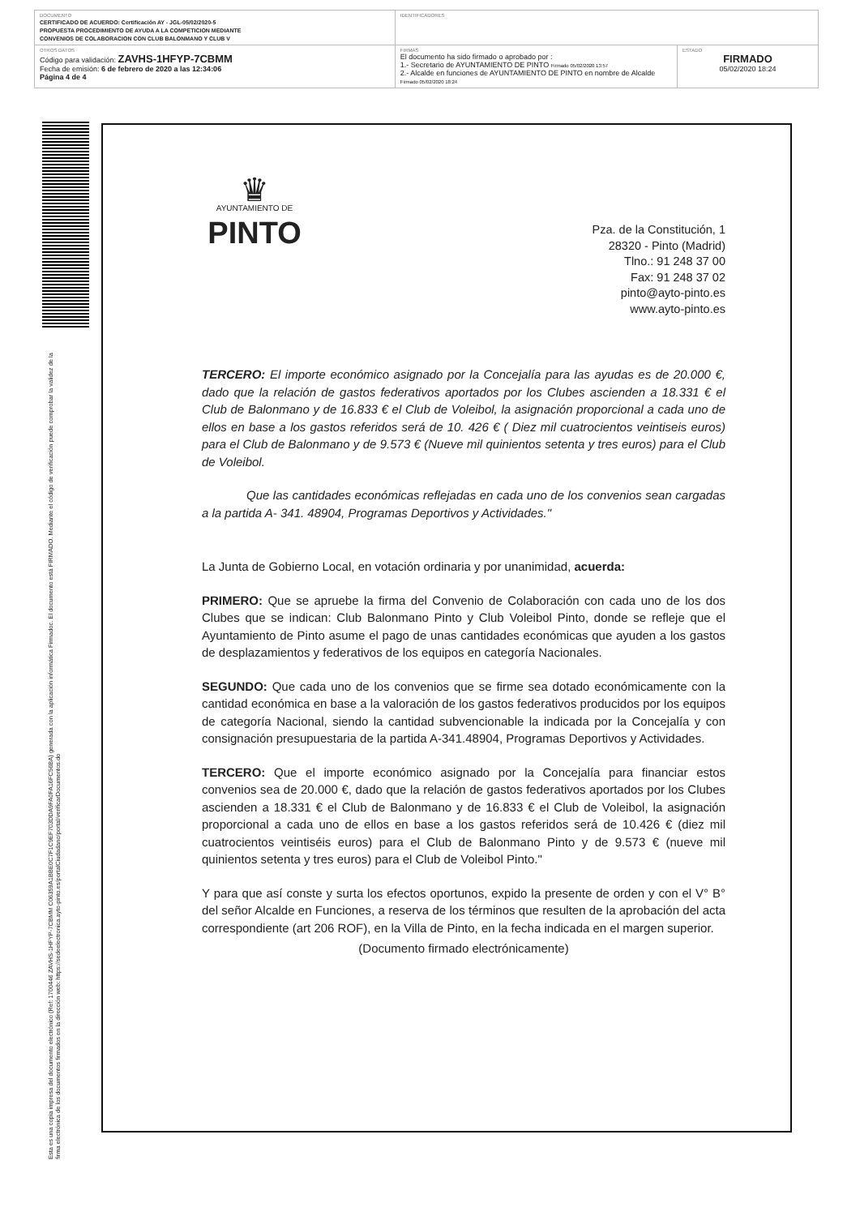| DOCUMENTO CERTIFICADO DE ACUERDO: Certificación AY - JGL-05/02/2020-5 PROPUESTA PROCEDIMIENTO DE AYUDA A LA COMPETICION MEDIANTE CONVENIOS DE COLABORACION CON CLUB BALONMANO Y CLUB V | IDENTIFICADORES | |
| OTROS DATOS Código para validación: ZAVHS-1HFYP-7CBMM Fecha de emisión: 6 de febrero de 2020 a las 12:34:06 Página 4 de 4 | FIRMAS El documento ha sido firmado o aprobado por : 1.- Secretario de AYUNTAMIENTO DE PINTO Firmado 05/02/2020 13:57 2.- Alcalde en funciones de AYUNTAMIENTO DE PINTO en nombre de Alcalde Firmado 05/02/2020 18:24 | ESTADO FIRMADO 05/02/2020 18:24 |
Esta es una copia impresa del documento electrónico (Ref: 1700446 ZAVHS-1HFYP-7CBMM C06359A1BBE0C7F1C9EF703DDA9FA0FA16FC56BA) generada con la aplicación informática Firmadoc. El documento está FIRMADO. Mediante el código de verificación puede comprobar la validez de la firma electrónica de los documentos firmados en la dirección web: https://sedeelectronica.ayto-pinto.es/portalCiudadano/portal/verificarDocumentos.do
♛
AYUNTAMIENTO DE
PINTO
Pza. de la Constitución, 1
28320 - Pinto (Madrid)
Tlno.: 91 248 37 00
Fax: 91 248 37 02
pinto@ayto-pinto.es
www.ayto-pinto.es
TERCERO: El importe económico asignado por la Concejalía para las ayudas es de 20.000 €, dado que la relación de gastos federativos aportados por los Clubes ascienden a 18.331 € el Club de Balonmano y de 16.833 € el Club de Voleibol, la asignación proporcional a cada uno de ellos en base a los gastos referidos será de 10. 426 € ( Diez mil cuatrocientos veintiseis euros) para el Club de Balonmano y de 9.573 € (Nueve mil quinientos setenta y tres euros) para el Club de Voleibol.
Que las cantidades económicas reflejadas en cada uno de los convenios sean cargadas a la partida A- 341. 48904, Programas Deportivos y Actividades."
La Junta de Gobierno Local, en votación ordinaria y por unanimidad, acuerda:
PRIMERO: Que se apruebe la firma del Convenio de Colaboración con cada uno de los dos Clubes que se indican: Club Balonmano Pinto y Club Voleibol Pinto, donde se refleje que el Ayuntamiento de Pinto asume el pago de unas cantidades económicas que ayuden a los gastos de desplazamientos y federativos de los equipos en categoría Nacionales.
SEGUNDO: Que cada uno de los convenios que se firme sea dotado económicamente con la cantidad económica en base a la valoración de los gastos federativos producidos por los equipos de categoría Nacional, siendo la cantidad subvencionable la indicada por la Concejalía y con consignación presupuestaria de la partida A-341.48904, Programas Deportivos y Actividades.
TERCERO: Que el importe económico asignado por la Concejalía para financiar estos convenios sea de 20.000 €, dado que la relación de gastos federativos aportados por los Clubes ascienden a 18.331 € el Club de Balonmano y de 16.833 € el Club de Voleibol, la asignación proporcional a cada uno de ellos en base a los gastos referidos será de 10.426 € (diez mil cuatrocientos veintiséis euros) para el Club de Balonmano Pinto y de 9.573 € (nueve mil quinientos setenta y tres euros) para el Club de Voleibol Pinto."
Y para que así conste y surta los efectos oportunos, expido la presente de orden y con el V° B° del señor Alcalde en Funciones, a reserva de los términos que resulten de la aprobación del acta correspondiente (art 206 ROF), en la Villa de Pinto, en la fecha indicada en el margen superior.
(Documento firmado electrónicamente)